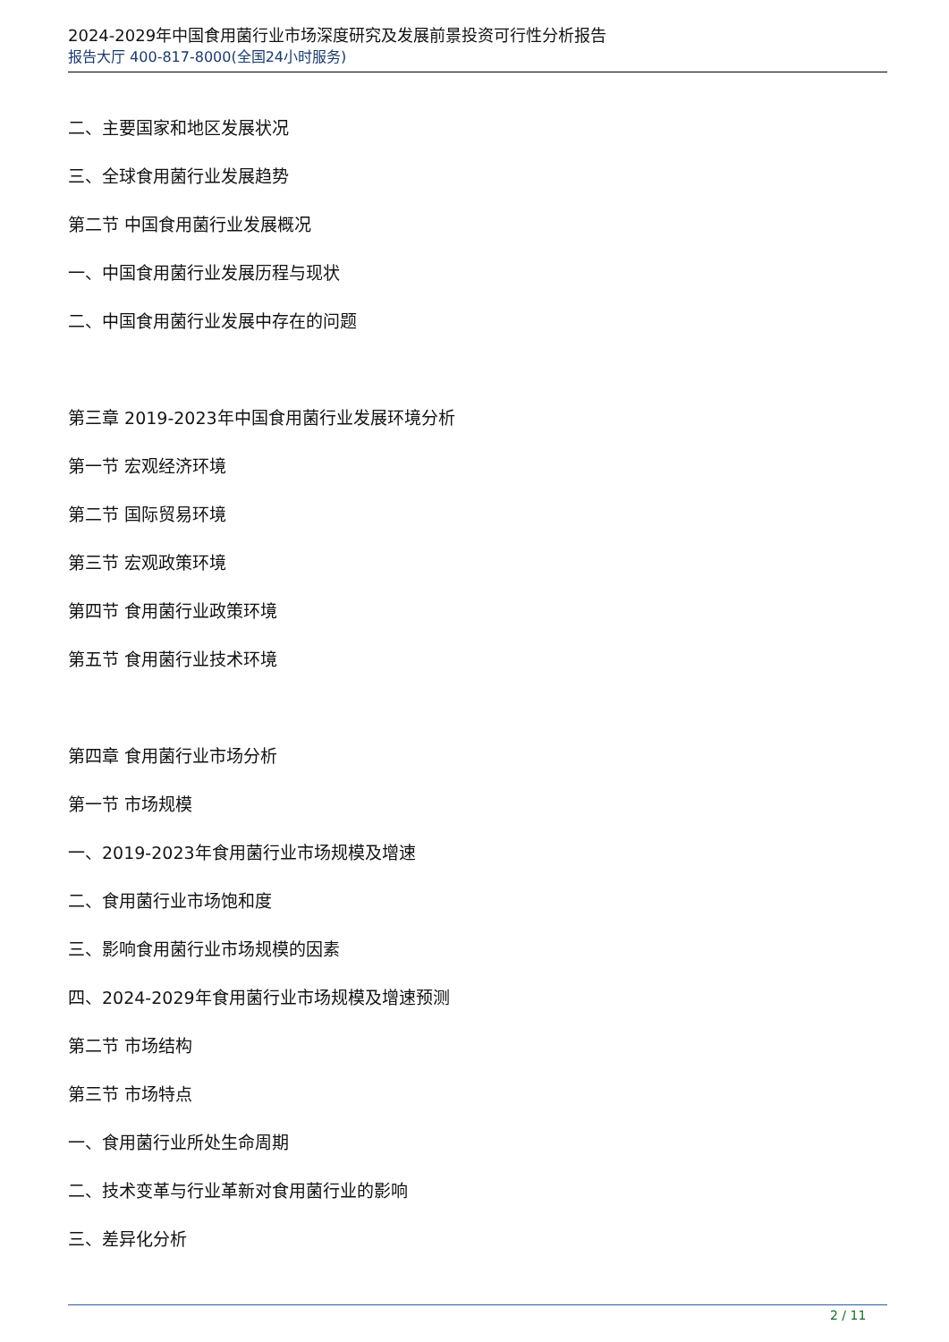2024-2029年中国食用菌行业市场深度研究及发展前景投资可行性分析报告
报告大厅 400-817-8000(全国24小时服务)
二、主要国家和地区发展状况
三、全球食用菌行业发展趋势
第二节 中国食用菌行业发展概况
一、中国食用菌行业发展历程与现状
二、中国食用菌行业发展中存在的问题
第三章 2019-2023年中国食用菌行业发展环境分析
第一节 宏观经济环境
第二节 国际贸易环境
第三节 宏观政策环境
第四节 食用菌行业政策环境
第五节 食用菌行业技术环境
第四章 食用菌行业市场分析
第一节 市场规模
一、2019-2023年食用菌行业市场规模及增速
二、食用菌行业市场饱和度
三、影响食用菌行业市场规模的因素
四、2024-2029年食用菌行业市场规模及增速预测
第二节 市场结构
第三节 市场特点
一、食用菌行业所处生命周期
二、技术变革与行业革新对食用菌行业的影响
三、差异化分析
2 / 11